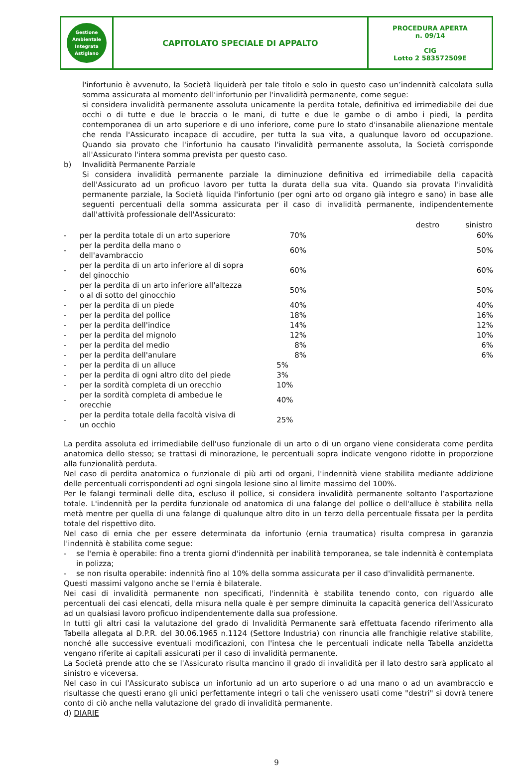| Gestione Ambientale Integrata Astigiano | CAPITOLATO SPECIALE DI APPALTO | PROCEDURA APERTA n. 09/14 CIG Lotto 2 583572509E |
l'infortunio è avvenuto, la Società liquiderà per tale titolo e solo in questo caso un’indennità calcolata sulla somma assicurata al momento dell'infortunio per l'invalidità permanente, come segue:
si considera invalidità permanente assoluta unicamente la perdita totale, definitiva ed irrimediabile dei due occhi o di tutte e due le braccia o le mani, di tutte e due le gambe o di ambo i piedi, la perdita contemporanea di un arto superiore e di uno inferiore, come pure lo stato d'insanabile alienazione mentale che renda l'Assicurato incapace di accudire, per tutta la sua vita, a qualunque lavoro od occupazione. Quando sia provato che l'infortunio ha causato l'invalidità permanente assoluta, la Società corrisponde all'Assicurato l'intera somma prevista per questo caso.
b) Invalidità Permanente Parziale
Si considera invalidità permanente parziale la diminuzione definitiva ed irrimediabile della capacità dell'Assicurato ad un proficuo lavoro per tutta la durata della sua vita. Quando sia provata l'invalidità permanente parziale, la Società liquida l'infortunio (per ogni arto od organo già integro e sano) in base alle seguenti percentuali della somma assicurata per il caso di invalidità permanente, indipendentemente dall'attività professionale dell'Assicurato:
| | | destro sinistro | |
| --- | --- | --- | --- |
| - | per la perdita totale di un arto superiore | 70% | 60% |
| - | per la perdita della mano o dell'avambraccio | 60% | 50% |
| - | per la perdita di un arto inferiore al di sopra del ginocchio | 60% | 60% |
| - | per la perdita di un arto inferiore all'altezza o al di sotto del ginocchio | 50% | 50% |
| - | per la perdita di un piede | 40% | 40% |
| - | per la perdita del pollice | 18% | 16% |
| - | per la perdita dell'indice | 14% | 12% |
| - | per la perdita del mignolo | 12% | 10% |
| - | per la perdita del medio | 8% | 6% |
| - | per la perdita dell'anulare | 8% | 6% |
| - | per la perdita di un alluce | 5% | |
| - | per la perdita di ogni altro dito del piede | 3% | |
| - | per la sordità completa di un orecchio | 10% | |
| - | per la sordità completa di ambedue le orecchie | 40% | |
| - | per la perdita totale della facoltà visiva di un occhio | 25% | |
La perdita assoluta ed irrimediabile dell'uso funzionale di un arto o di un organo viene considerata come perdita anatomica dello stesso; se trattasi di minorazione, le percentuali sopra indicate vengono ridotte in proporzione alla funzionalità perduta.
Nel caso di perdita anatomica o funzionale di più arti od organi, l'indennità viene stabilita mediante addizione delle percentuali corrispondenti ad ogni singola lesione sino al limite massimo del 100%.
Per le falangi terminali delle dita, escluso il pollice, si considera invalidità permanente soltanto l’asportazione totale. L'indennità per la perdita funzionale od anatomica di una falange del pollice o dell'alluce è stabilita nella metà mentre per quella di una falange di qualunque altro dito in un terzo della percentuale fissata per la perdita totale del rispettivo dito.
Nel caso di ernia che per essere determinata da infortunio (ernia traumatica) risulta compresa in garanzia l'indennità è stabilita come segue:
-
se l'ernia è operabile: fino a trenta giorni d'indennità per inabilità temporanea, se tale indennità è contemplata in polizza;
-
se non risulta operabile: indennità fino al 10% della somma assicurata per il caso d'invalidità permanente.
Questi massimi valgono anche se l'ernia è bilaterale.
Nei casi di invalidità permanente non specificati, l'indennità è stabilita tenendo conto, con riguardo alle percentuali dei casi elencati, della misura nella quale è per sempre diminuita la capacità generica dell'Assicurato ad un qualsiasi lavoro proficuo indipendentemente dalla sua professione.
In tutti gli altri casi la valutazione del grado di Invalidità Permanente sarà effettuata facendo riferimento alla Tabella allegata al D.P.R. del 30.06.1965 n.1124 (Settore Industria) con rinuncia alle franchigie relative stabilite, nonché alle successive eventuali modificazioni, con l'intesa che le percentuali indicate nella Tabella anzidetta vengano riferite ai capitali assicurati per il caso di invalidità permanente.
La Società prende atto che se l'Assicurato risulta mancino il grado di invalidità per il lato destro sarà applicato al sinistro e viceversa.
Nel caso in cui l'Assicurato subisca un infortunio ad un arto superiore o ad una mano o ad un avambraccio e risultasse che questi erano gli unici perfettamente integri o tali che venissero usati come "destri" si dovrà tenere conto di ciò anche nella valutazione del grado di invalidità permanente.
d) DIARIE
9